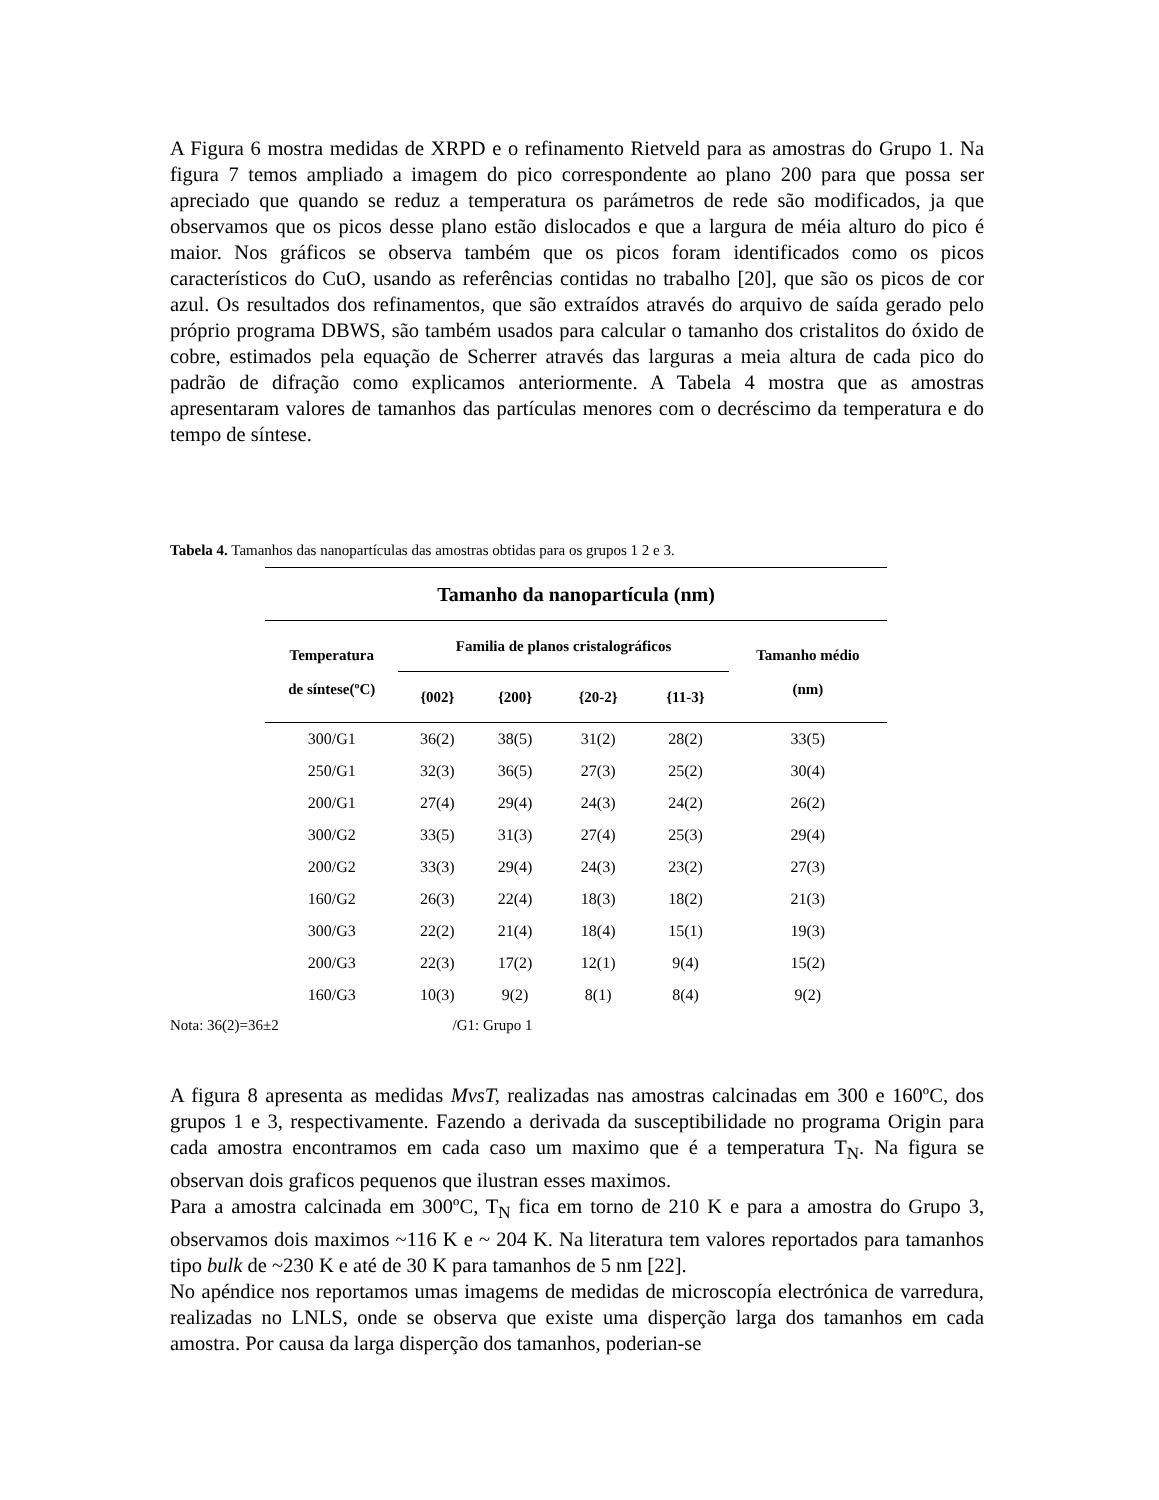A Figura 6 mostra medidas de XRPD e o refinamento Rietveld para as amostras do Grupo 1. Na figura 7 temos ampliado a imagem do pico correspondente ao plano 200 para que possa ser apreciado que quando se reduz a temperatura os parámetros de rede são modificados, ja que observamos que os picos desse plano estão dislocados e que a largura de méia alturo do pico é maior. Nos gráficos se observa também que os picos foram identificados como os picos característicos do CuO, usando as referências contidas no trabalho [20], que são os picos de cor azul. Os resultados dos refinamentos, que são extraídos através do arquivo de saída gerado pelo próprio programa DBWS, são também usados para calcular o tamanho dos cristalitos do óxido de cobre, estimados pela equação de Scherrer através das larguras a meia altura de cada pico do padrão de difração como explicamos anteriormente. A Tabela 4 mostra que as amostras apresentaram valores de tamanhos das partículas menores com o decréscimo da temperatura e do tempo de síntese.
Tabela 4. Tamanhos das nanopartículas das amostras obtidas para os grupos 1 2 e 3.
| Tamanho da nanopartícula (nm) | | | | | |
| Temperatura de síntese(ºC) | Familia de planos cristalográficos | | | | Tamanho médio (nm) |
| | {002} | {200} | {20-2} | {11-3} | |
| 300/G1 | 36(2) | 38(5) | 31(2) | 28(2) | 33(5) |
| 250/G1 | 32(3) | 36(5) | 27(3) | 25(2) | 30(4) |
| 200/G1 | 27(4) | 29(4) | 24(3) | 24(2) | 26(2) |
| 300/G2 | 33(5) | 31(3) | 27(4) | 25(3) | 29(4) |
| 200/G2 | 33(3) | 29(4) | 24(3) | 23(2) | 27(3) |
| 160/G2 | 26(3) | 22(4) | 18(3) | 18(2) | 21(3) |
| 300/G3 | 22(2) | 21(4) | 18(4) | 15(1) | 19(3) |
| 200/G3 | 22(3) | 17(2) | 12(1) | 9(4) | 15(2) |
| 160/G3 | 10(3) | 9(2) | 8(1) | 8(4) | 9(2) |
Nota: 36(2)=36±2 /G1: Grupo 1
A figura 8 apresenta as medidas MvsT, realizadas nas amostras calcinadas em 300 e 160ºC, dos grupos 1 e 3, respectivamente. Fazendo a derivada da susceptibilidade no programa Origin para cada amostra encontramos em cada caso um maximo que é a temperatura T<sub>N</sub>. Na figura se observan dois graficos pequenos que ilustran esses maximos.
Para a amostra calcinada em 300ºC, T<sub>N</sub> fica em torno de 210 K e para a amostra do Grupo 3, observamos dois maximos ~116 K e ~ 204 K. Na literatura tem valores reportados para tamanhos tipo bulk de ~230 K e até de 30 K para tamanhos de 5 nm [22].
No apéndice nos reportamos umas imagems de medidas de microscopía electrónica de varredura, realizadas no LNLS, onde se observa que existe uma disperção larga dos tamanhos em cada amostra. Por causa da larga disperção dos tamanhos, poderian-se